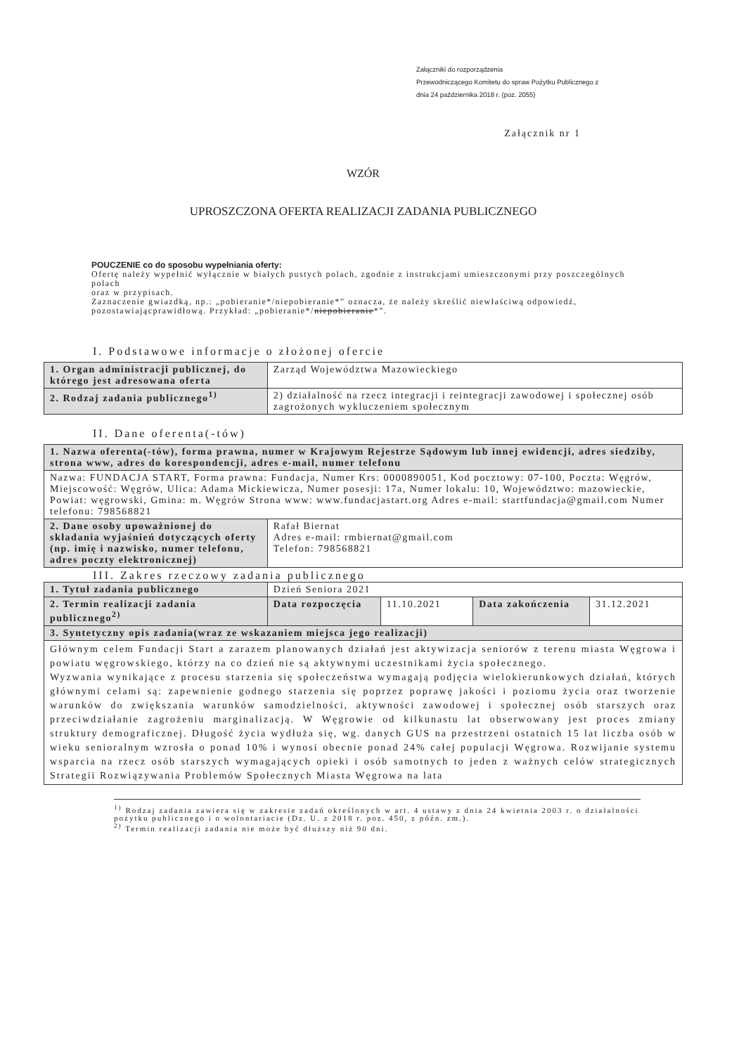Załączniki do rozporządzenia
Przewodniczącego Komitetu do spraw Pożytku Publicznego z
dnia 24 października 2018 r. (poz. 2055)
Załącznik nr 1
WZÓR
UPROSZCZONA OFERTA REALIZACJI ZADANIA PUBLICZNEGO
POUCZENIE co do sposobu wypełniania oferty:
Ofertę należy wypełnić wyłącznie w białych pustych polach, zgodnie z instrukcjami umieszczonymi przy poszczególnych polach
oraz w przypisach.
Zaznaczenie gwiazdką, np.: „pobieranie*/niepobieranie*” oznacza, że należy skreślić niewłaściwą odpowiedź, pozostawiającprawidłową. Przykład: „pobieranie*/niepobieranie*”.
I. Podstawowe informacje o złożonej ofercie
| 1. Organ administracji publicznej, do którego jest adresowana oferta | Zarząd Województwa Mazowieckiego |
| 2. Rodzaj zadania publicznego<sup>1)</sup> | 2) działalność na rzecz integracji i reintegracji zawodowej i społecznej osób zagrożonych wykluczeniem społecznym |
II. Dane oferenta(-tów)
| 1. Nazwa oferenta(-tów), forma prawna, numer w Krajowym Rejestrze Sądowym lub innej ewidencji, adres siedziby, strona www, adres do korespondencji, adres e-mail, numer telefonu | |
| Nazwa: FUNDACJA START, Forma prawna: Fundacja, Numer Krs: 0000890051, Kod pocztowy: 07-100, Poczta: Węgrów, Miejscowość: Węgrów, Ulica: Adama Mickiewicza, Numer posesji: 17a, Numer lokalu: 10, Województwo: mazowieckie, Powiat: węgrowski, Gmina: m. Węgrów Strona www: www.fundacjastart.org Adres e-mail: startfundacja@gmail.com Numer telefonu: 798568821 | |
| 2. Dane osoby upoważnionej do składania wyjaśnień dotyczących oferty (np. imię i nazwisko, numer telefonu, adres poczty elektronicznej) | Rafał Biernat Adres e-mail: rmbiernat@gmail.com Telefon: 798568821 |
III. Zakres rzeczowy zadania publicznego
| 1. Tytuł zadania publicznego | Dzień Seniora 2021 | | | |
| 2. Termin realizacji zadania publicznego<sup>2)</sup> | Data rozpoczęcia | 11.10.2021 | Data zakończenia | 31.12.2021 |
| 3. Syntetyczny opis zadania(wraz ze wskazaniem miejsca jego realizacji) | | | | |
| Głównym celem Fundacji Start a zarazem planowanych działań jest aktywizacja seniorów z terenu miasta Węgrowa i powiatu węgrowskiego, którzy na co dzień nie są aktywnymi uczestnikami życia społecznego. Wyzwania wynikające z procesu starzenia się społeczeństwa wymagają podjęcia wielokierunkowych działań, których głównymi celami są: zapewnienie godnego starzenia się poprzez poprawę jakości i poziomu życia oraz tworzenie warunków do zwiększania warunków samodzielności, aktywności zawodowej i społecznej osób starszych oraz przeciwdziałanie zagrożeniu marginalizacją. W Węgrowie od kilkunastu lat obserwowany jest proces zmiany struktury demograficznej. Długość życia wydłuża się, wg. danych GUS na przestrzeni ostatnich 15 lat liczba osób w wieku senioralnym wzrosła o ponad 10% i wynosi obecnie ponad 24% całej populacji Węgrowa. Rozwijanie systemu wsparcia na rzecz osób starszych wymagających opieki i osób samotnych to jeden z ważnych celów strategicznych Strategii Rozwiązywania Problemów Społecznych Miasta Węgrowa na lata | | | | |
<sup>1)</sup> Rodzaj zadania zawiera się w zakresie zadań określonych w art. 4 ustawy z dnia 24 kwietnia 2003 r. o działalności pożytku publicznego i o wolontariacie (Dz. U. z 2018 r. poz. 450, z późn. zm.).
<sup>2)</sup> Termin realizacji zadania nie może być dłuższy niż 90 dni.